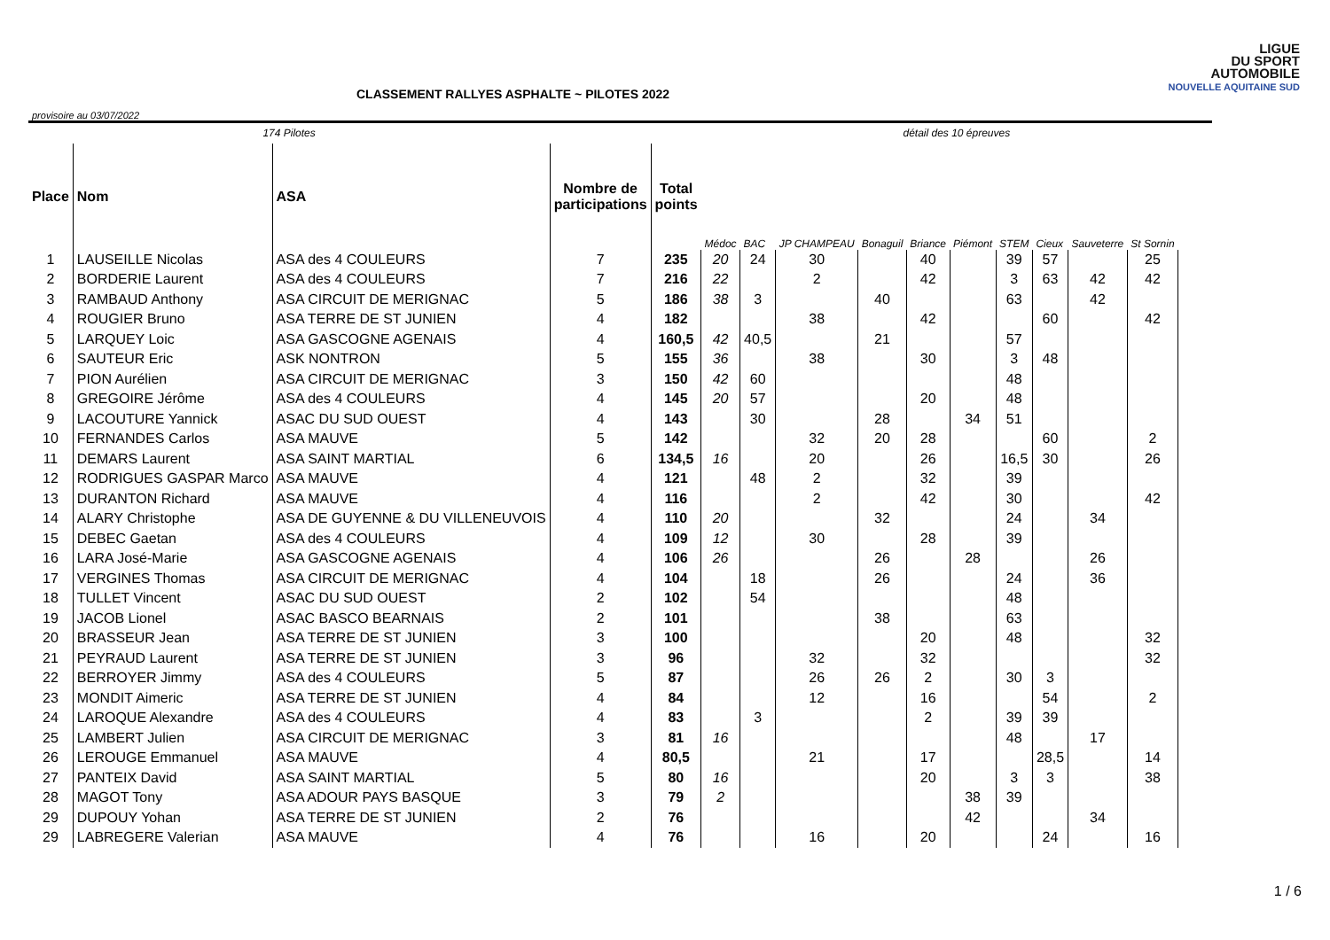LIGUE
DU SPORT
AUTOMOBILE
NOUVELLE AQUITAINE SUD
CLASSEMENT RALLYES ASPHALTE ~ PILOTES 2022
provisoire au 03/07/2022
| 174 Pilotes | | | | | détail des 10 épreuves | | | | | | | | | | |
| Place | Nom | ASA | Nombre de participations | Total points | Médoc | BAC | JP CHAMPEAU | Bonaguil | Briance | Piémont | STEM | Cieux | Sauveterre | St Sornin | |
| 1 | LAUSEILLE Nicolas | ASA des 4 COULEURS | 7 | 235 | 20 | 24 | 30 | | 40 | | 39 | 57 | | 25 | |
| 2 | BORDERIE Laurent | ASA des 4 COULEURS | 7 | 216 | 22 | | 2 | | 42 | | 3 | 63 | 42 | 42 | |
| 3 | RAMBAUD Anthony | ASA CIRCUIT DE MERIGNAC | 5 | 186 | 38 | 3 | | 40 | | | 63 | | 42 | | |
| 4 | ROUGIER Bruno | ASA TERRE DE ST JUNIEN | 4 | 182 | | | 38 | | 42 | | | 60 | | 42 | |
| 5 | LARQUEY Loic | ASA GASCOGNE AGENAIS | 4 | 160,5 | 42 | 40,5 | | 21 | | | 57 | | | | |
| 6 | SAUTEUR Eric | ASK NONTRON | 5 | 155 | 36 | | 38 | | 30 | | 3 | 48 | | | |
| 7 | PION Aurélien | ASA CIRCUIT DE MERIGNAC | 3 | 150 | 42 | 60 | | | | | 48 | | | | |
| 8 | GREGOIRE Jérôme | ASA des 4 COULEURS | 4 | 145 | 20 | 57 | | | 20 | | 48 | | | | |
| 9 | LACOUTURE Yannick | ASAC DU SUD OUEST | 4 | 143 | | 30 | | 28 | | 34 | 51 | | | | |
| 10 | FERNANDES Carlos | ASA MAUVE | 5 | 142 | | | 32 | 20 | 28 | | | 60 | | 2 | |
| 11 | DEMARS Laurent | ASA SAINT MARTIAL | 6 | 134,5 | 16 | | 20 | | 26 | | 16,5 | 30 | | 26 | |
| 12 | RODRIGUES GASPAR Marco | ASA MAUVE | 4 | 121 | | 48 | 2 | | 32 | | 39 | | | | |
| 13 | DURANTON Richard | ASA MAUVE | 4 | 116 | | | 2 | | 42 | | 30 | | | 42 | |
| 14 | ALARY Christophe | ASA DE GUYENNE & DU VILLENEUVOIS | 4 | 110 | 20 | | | 32 | | | 24 | | 34 | | |
| 15 | DEBEC Gaetan | ASA des 4 COULEURS | 4 | 109 | 12 | | 30 | | 28 | | 39 | | | | |
| 16 | LARA José-Marie | ASA GASCOGNE AGENAIS | 4 | 106 | 26 | | | 26 | | 28 | | | 26 | | |
| 17 | VERGINES Thomas | ASA CIRCUIT DE MERIGNAC | 4 | 104 | | 18 | | 26 | | | 24 | | 36 | | |
| 18 | TULLET Vincent | ASAC DU SUD OUEST | 2 | 102 | | 54 | | | | | 48 | | | | |
| 19 | JACOB Lionel | ASAC BASCO BEARNAIS | 2 | 101 | | | | 38 | | | 63 | | | | |
| 20 | BRASSEUR Jean | ASA TERRE DE ST JUNIEN | 3 | 100 | | | | | 20 | | 48 | | | 32 | |
| 21 | PEYRAUD Laurent | ASA TERRE DE ST JUNIEN | 3 | 96 | | | 32 | | 32 | | | | | 32 | |
| 22 | BERROYER Jimmy | ASA des 4 COULEURS | 5 | 87 | | | 26 | 26 | 2 | | 30 | 3 | | | |
| 23 | MONDIT Aimeric | ASA TERRE DE ST JUNIEN | 4 | 84 | | | 12 | | 16 | | | 54 | | 2 | |
| 24 | LAROQUE Alexandre | ASA des 4 COULEURS | 4 | 83 | | 3 | | | 2 | | 39 | 39 | | | |
| 25 | LAMBERT Julien | ASA CIRCUIT DE MERIGNAC | 3 | 81 | 16 | | | | | | 48 | | 17 | | |
| 26 | LEROUGE Emmanuel | ASA MAUVE | 4 | 80,5 | | | 21 | | 17 | | | 28,5 | | 14 | |
| 27 | PANTEIX David | ASA SAINT MARTIAL | 5 | 80 | 16 | | | | 20 | | 3 | 3 | | 38 | |
| 28 | MAGOT Tony | ASA ADOUR PAYS BASQUE | 3 | 79 | 2 | | | | | 38 | 39 | | | | |
| 29 | DUPOUY Yohan | ASA TERRE DE ST JUNIEN | 2 | 76 | | | | | | 42 | | | 34 | | |
| 29 | LABREGERE Valerian | ASA MAUVE | 4 | 76 | | | 16 | | 20 | | | 24 | | 16 | |
1 / 6